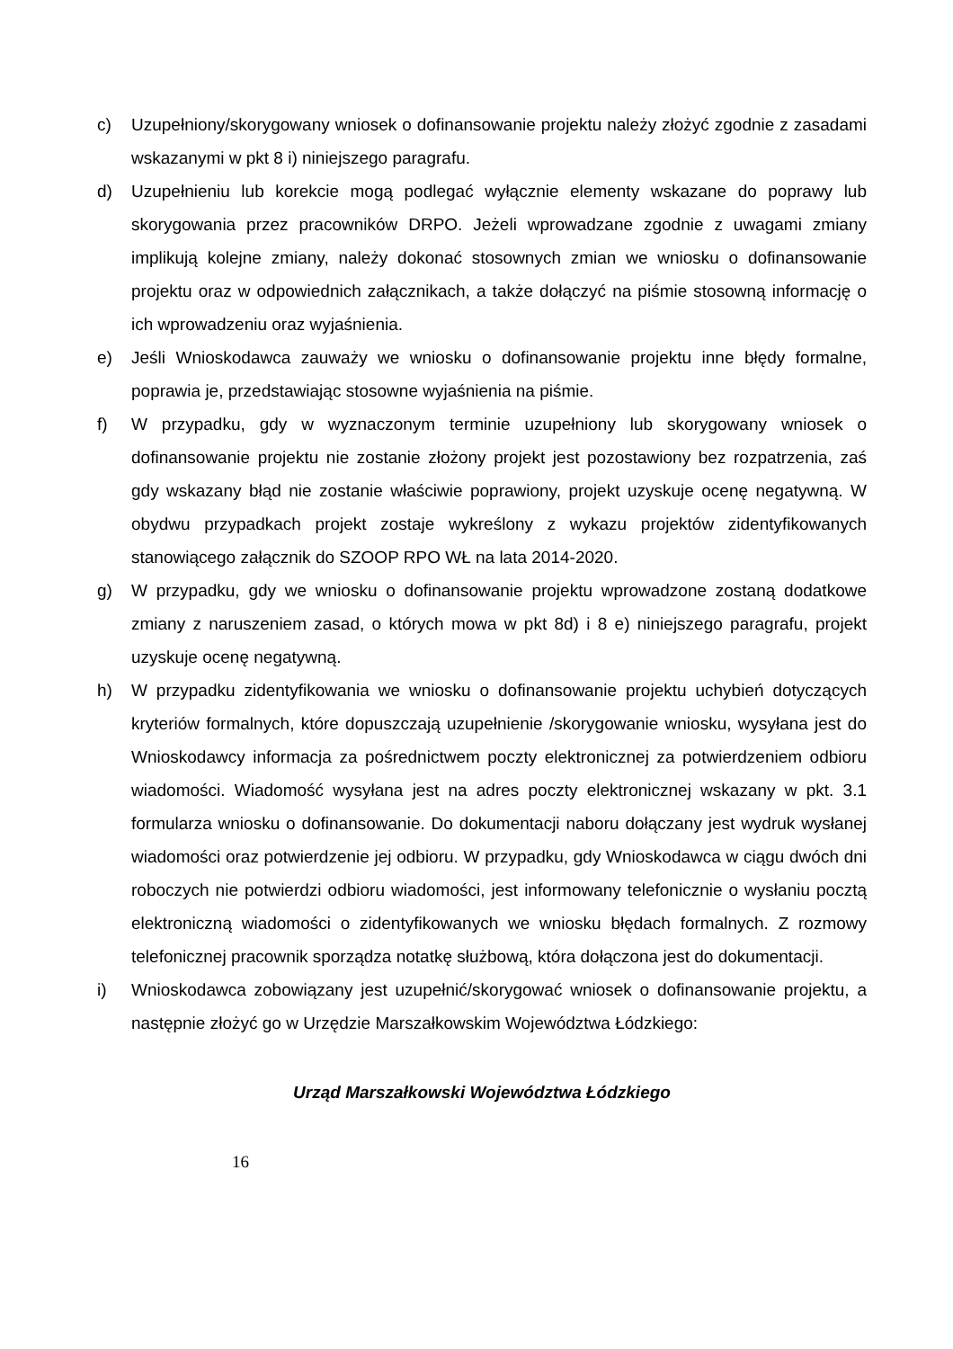c) Uzupełniony/skorygowany wniosek o dofinansowanie projektu należy złożyć zgodnie z zasadami wskazanymi w pkt 8 i) niniejszego paragrafu.
d) Uzupełnieniu lub korekcie mogą podlegać wyłącznie elementy wskazane do poprawy lub skorygowania przez pracowników DRPO. Jeżeli wprowadzane zgodnie z uwagami zmiany implikują kolejne zmiany, należy dokonać stosownych zmian we wniosku o dofinansowanie projektu oraz w odpowiednich załącznikach, a także dołączyć na piśmie stosowną informację o ich wprowadzeniu oraz wyjaśnienia.
e) Jeśli Wnioskodawca zauważy we wniosku o dofinansowanie projektu inne błędy formalne, poprawia je, przedstawiając stosowne wyjaśnienia na piśmie.
f) W przypadku, gdy w wyznaczonym terminie uzupełniony lub skorygowany wniosek o dofinansowanie projektu nie zostanie złożony projekt jest pozostawiony bez rozpatrzenia, zaś gdy wskazany błąd nie zostanie właściwie poprawiony, projekt uzyskuje ocenę negatywną. W obydwu przypadkach projekt zostaje wykreślony z wykazu projektów zidentyfikowanych stanowiącego załącznik do SZOOP RPO WŁ na lata 2014-2020.
g) W przypadku, gdy we wniosku o dofinansowanie projektu wprowadzone zostaną dodatkowe zmiany z naruszeniem zasad, o których mowa w pkt 8d) i 8 e) niniejszego paragrafu, projekt uzyskuje ocenę negatywną.
h) W przypadku zidentyfikowania we wniosku o dofinansowanie projektu uchybień dotyczących kryteriów formalnych, które dopuszczają uzupełnienie /skorygowanie wniosku, wysyłana jest do Wnioskodawcy informacja za pośrednictwem poczty elektronicznej za potwierdzeniem odbioru wiadomości. Wiadomość wysyłana jest na adres poczty elektronicznej wskazany w pkt. 3.1 formularza wniosku o dofinansowanie. Do dokumentacji naboru dołączany jest wydruk wysłanej wiadomości oraz potwierdzenie jej odbioru. W przypadku, gdy Wnioskodawca w ciągu dwóch dni roboczych nie potwierdzi odbioru wiadomości, jest informowany telefonicznie o wysłaniu pocztą elektroniczną wiadomości o zidentyfikowanych we wniosku błędach formalnych. Z rozmowy telefonicznej pracownik sporządza notatkę służbową, która dołączona jest do dokumentacji.
i) Wnioskodawca zobowiązany jest uzupełnić/skorygować wniosek o dofinansowanie projektu, a następnie złożyć go w Urzędzie Marszałkowskim Województwa Łódzkiego:
Urząd Marszałkowski Województwa Łódzkiego
16